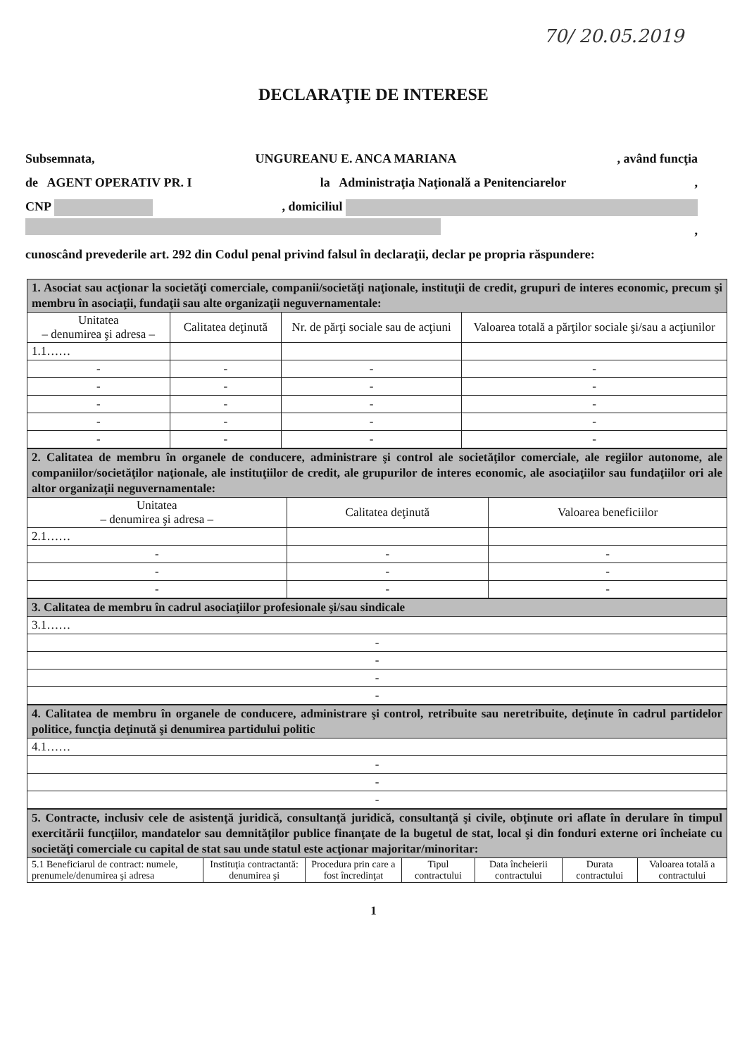70/ 20.05.2019
DECLARAŢIE DE INTERESE
Subsemnata, UNGUREANU E. ANCA MARIANA, având funcţia
de AGENT OPERATIV PR. I la Administraţia Naţională a Penitenciarelor,
CNP , domiciliul
,
cunoscând prevederile art. 292 din Codul penal privind falsul în declaraţii, declar pe propria răspundere:
| 1. Asociat sau acţionar la societăţi comerciale, companii/societăţi naţionale, instituţii de credit, grupuri de interes economic, precum şi membru în asociaţii, fundaţii sau alte organizaţii neguvernamentale: | | | |
| Unitatea – denumirea şi adresa – | Calitatea deţinută | Nr. de părţi sociale sau de acţiuni | Valoarea totală a părţilor sociale şi/sau a acţiunilor |
| 1.1…… | | | |
| - | - | - | - |
| - | - | - | - |
| - | - | - | - |
| - | - | - | - |
| - | - | - | - |
| 2. Calitatea de membru în organele de conducere, administrare şi control ale societăţilor comerciale, ale regiilor autonome, ale companiilor/societăţilor naţionale, ale instituţiilor de credit, ale grupurilor de interes economic, ale asociaţiilor sau fundaţiilor ori ale altor organizaţii neguvernamentale: | | |
| Unitatea – denumirea şi adresa – | Calitatea deţinută | Valoarea beneficiilor |
| 2.1…… | | |
| - | - | - |
| - | - | - |
| - | - | - |
| 3. Calitatea de membru în cadrul asociaţiilor profesionale şi/sau sindicale |
| 3.1…… |
| - |
| - |
| - |
| - |
| 4. Calitatea de membru în organele de conducere, administrare şi control, retribuite sau neretribuite, deţinute în cadrul partidelor politice, funcţia deţinută şi denumirea partidului politic |
| 4.1…… |
| - |
| - |
| - |
| 5. Contracte, inclusiv cele de asistenţă juridică, consultanţă juridică, consultanţă şi civile, obţinute ori aflate în derulare în timpul exercitării funcţiilor, mandatelor sau demnităţilor publice finanţate de la bugetul de stat, local şi din fonduri externe ori încheiate cu societăţi comerciale cu capital de stat sau unde statul este acţionar majoritar/minoritar: | | | | | | |
| 5.1 Beneficiarul de contract: numele, prenumele/denumirea şi adresa | Instituţia contractantă: denumirea şi | Procedura prin care a fost încredinţat | Tipul contractului | Data încheierii contractului | Durata contractului | Valoarea totală a contractului |
1